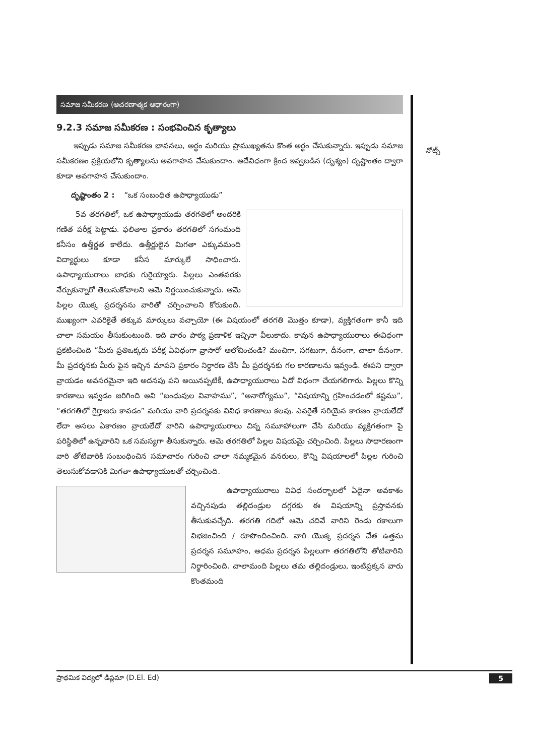సమాజ సమీకరణ (ఆచరణాత్మక ఆధారంగా)
9.2.3 సమాజ సమీకరణ : సంభవించిన కృత్యాలు
ఇప్పుడు సమాజ సమీకరణ భావనలు, అర్థం మరియు ప్రాముఖ్యతను కొంత అర్థం చేసుకున్నారు. ఇప్పుడు సమాజ సమీకరణం ప్రక్రియలోని కృత్యాలను అవగాహన చేసుకుందాం. అదేవిధంగా క్రింద ఇవ్వబడిన (దృశ్యం) దృష్టాంతం ద్వారా కూడా అవగాహన చేసుకుందాం.
దృష్టాంతం 2 : “ఒక సంబంధిత ఉపాధ్యాయుడు”
5వ తరగతిలో, ఒక ఉపాధ్యాయుడు తరగతిలో అందరికి గణిత పరీక్ష పెట్టాడు. ఫలితాల ప్రకారం తరగతిలో సగంమంది కనీసం ఉత్తీర్ణత కాలేదు. ఉత్తీర్ణులైన మిగతా ఎక్కువమంది విద్యార్థులు కూడా కనీస మార్కులే సాధించారు. ఉపాధ్యాయురాలు బాధకు గురైయ్యారు. పిల్లలు ఎంతవరకు నేర్చుకున్నారో తెలుసుకోవాలని ఆమె నిర్ణయించుకున్నారు. ఆమె పిల్లల యొక్క ప్రదర్శనను వారితో చర్చించాలని కోరుకుంది. ముఖ్యంగా ఎవరికైతే తక్కువ మార్కులు వచ్చాయో (ఈ విషయంలో తరగతి మొత్తం కూడా), వ్యక్తిగతంగా కానీ ఇది చాలా సమయం తీసుకుంటుంది. ఇది వారం పాఠ్య ప్రణాళిక ఇచ్చినా వీలుకాదు. కావున ఉపాధ్యాయురాలు ఈవిధంగా ప్రకటించింది “మీరు ప్రతిఒక్కరు పరీక్ష ఏవిధంగా వ్రాసారో ఆలోచించండి? మంచిగా, సగటుగా, దీనంగా, చాలా దీనంగా. మీ ప్రదర్శనకు మీరు పైన ఇచ్చిన మాపని ప్రకారం నిర్ధారణ చేసి మీ ప్రదర్శనకు గల కారణాలను ఇవ్వండి. ఈపని ద్వారా వ్రాయడం అవసరమైనా ఇది అదనపు పని అయినప్పటికీ, ఉపాధ్యాయురాలు ఏదో విధంగా చేయగలిగారు. పిల్లలు కొన్ని కారణాలు ఇవ్వడం జరిగింది అవి “బంధువుల వివాహము”, “అనారోగ్యము”, “విషయాన్ని గ్రహించడంలో కష్టము”, “తరగతిలో గైర్హాజరు కావడం” మరియు వారి ప్రదర్శనకు వివిధ కారణాలు కలవు. ఎవరైతే సరియైన కారణం వ్రాయలేదో లేదా అసలు ఏకారణం వ్రాయలేదో వారిని ఉపాధ్యాయురాలు చిన్న సమూహాలుగా చేసి మరియు వ్యక్తిగతంగా పై పరిస్థితిలో ఉన్నవారిని ఒక సమస్యగా తీసుకున్నారు. ఆమె తరగతిలో పిల్లల విషయమై చర్చించింది. పిల్లలు సాధారణంగా వారి తోటివారికి సంబంధించిన సమాచారం గురించి చాలా నమ్మకమైన వనరులు, కొన్ని విషయాలలో పిల్లల గురించి తెలుసుకోవడానికి మిగతా ఉపాధ్యాయులతో చర్చించింది.
ఉపాధ్యాయురాలు వివిధ సందర్భాలలో ఏదైనా అవకాశం వచ్చినపుడు తల్లిదండ్రుల దగ్గరకు ఈ విషయాన్ని ప్రస్తావనకు తీసుకువచ్చేది. తరగతి గదిలో ఆమె చదివే వారిని రెండు రకాలుగా విభజించింది / రూపొందించింది. వారి యొక్క ప్రదర్శన చేత ఉత్తమ ప్రదర్శన సమూహం, అధమ ప్రదర్శన పిల్లలుగా తరగతిలోని తోటివారిని నిర్ధారించింది. చాలామంది పిల్లలు తమ తల్లిదండ్రులు, ఇంటిప్రక్కన వారు కొంతమంది
నోట్స్
ప్రాథమిక విద్యలో డిప్లమా (D.El. Ed) 5